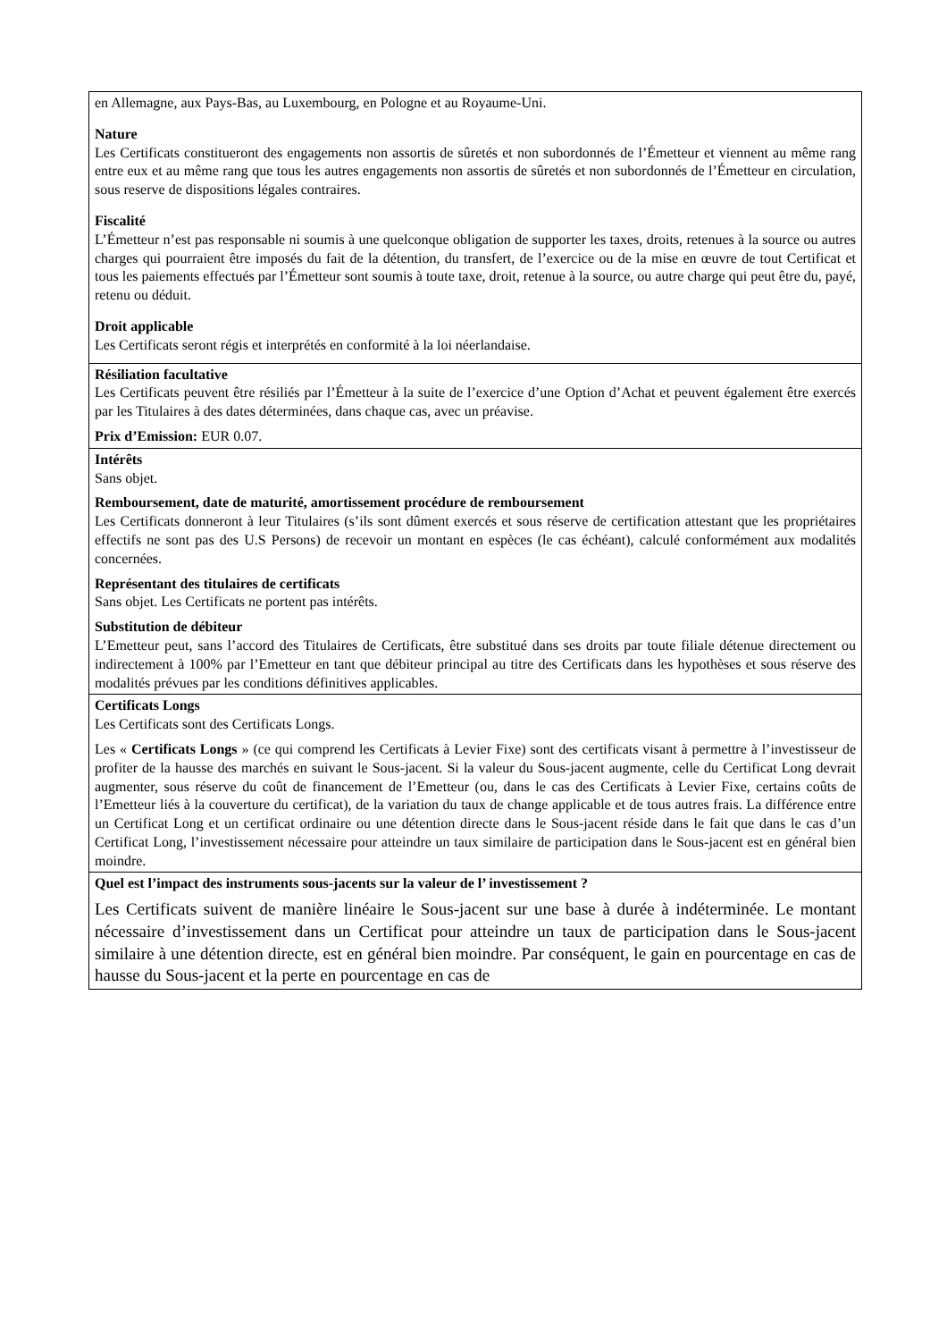| en Allemagne, aux Pays-Bas, au Luxembourg, en Pologne et au Royaume-Uni. Nature Les Certificats constitueront des engagements non assortis de sûretés et non subordonnés de l’Émetteur et viennent au même rang entre eux et au même rang que tous les autres engagements non assortis de sûretés et non subordonnés de l’Émetteur en circulation, sous reserve de dispositions légales contraires. Fiscalité L’Émetteur n’est pas responsable ni soumis à une quelconque obligation de supporter les taxes, droits, retenues à la source ou autres charges qui pourraient être imposés du fait de la détention, du transfert, de l’exercice ou de la mise en œuvre de tout Certificat et tous les paiements effectués par l’Émetteur sont soumis à toute taxe, droit, retenue à la source, ou autre charge qui peut être du, payé, retenu ou déduit. Droit applicable Les Certificats seront régis et interprétés en conformité à la loi néerlandaise. |
| Résiliation facultative Les Certificats peuvent être résiliés par l’Émetteur à la suite de l’exercice d’une Option d’Achat et peuvent également être exercés par les Titulaires à des dates déterminées, dans chaque cas, avec un préavise. Prix d’Emission: EUR 0.07. |
| Intérêts Sans objet. Remboursement, date de maturité, amortissement procédure de remboursement Les Certificats donneront à leur Titulaires (s’ils sont dûment exercés et sous réserve de certification attestant que les propriétaires effectifs ne sont pas des U.S Persons) de recevoir un montant en espèces (le cas échéant), calculé conformément aux modalités concernées. Représentant des titulaires de certificats Sans objet. Les Certificats ne portent pas intérêts. Substitution de débiteur L’Emetteur peut, sans l’accord des Titulaires de Certificats, être substitué dans ses droits par toute filiale détenue directement ou indirectement à 100% par l’Emetteur en tant que débiteur principal au titre des Certificats dans les hypothèses et sous réserve des modalités prévues par les conditions définitives applicables. |
| Certificats Longs Les Certificats sont des Certificats Longs. Les « Certificats Longs » (ce qui comprend les Certificats à Levier Fixe) sont des certificats visant à permettre à l’investisseur de profiter de la hausse des marchés en suivant le Sous-jacent. Si la valeur du Sous-jacent augmente, celle du Certificat Long devrait augmenter, sous réserve du coût de financement de l’Emetteur (ou, dans le cas des Certificats à Levier Fixe, certains coûts de l’Emetteur liés à la couverture du certificat), de la variation du taux de change applicable et de tous autres frais. La différence entre un Certificat Long et un certificat ordinaire ou une détention directe dans le Sous-jacent réside dans le fait que dans le cas d’un Certificat Long, l’investissement nécessaire pour atteindre un taux similaire de participation dans le Sous-jacent est en général bien moindre. |
| Quel est l’impact des instruments sous-jacents sur la valeur de l’ investissement ? Les Certificats suivent de manière linéaire le Sous-jacent sur une base à durée à indéterminée. Le montant nécessaire d’investissement dans un Certificat pour atteindre un taux de participation dans le Sous-jacent similaire à une détention directe, est en général bien moindre. Par conséquent, le gain en pourcentage en cas de hausse du Sous-jacent et la perte en pourcentage en cas de |